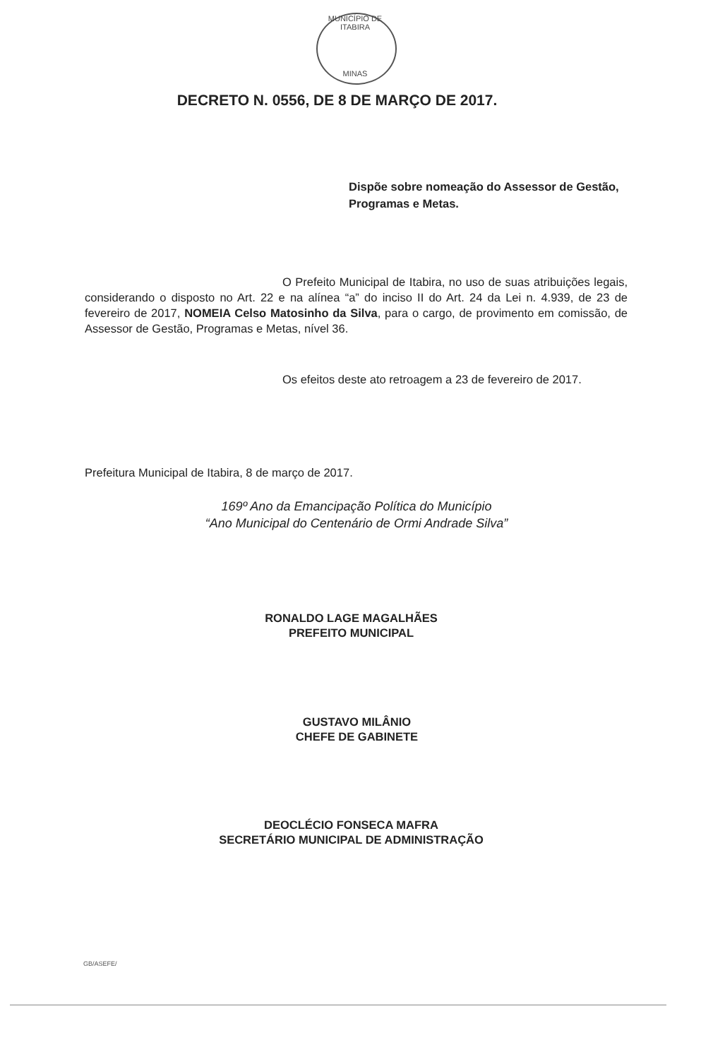MUNICÍPIO DE ITABIRA
MINAS
DECRETO N. 0556, DE 8 DE MARÇO DE 2017.
Dispõe sobre nomeação do Assessor de Gestão, Programas e Metas.
O Prefeito Municipal de Itabira, no uso de suas atribuições legais, considerando o disposto no Art. 22 e na alínea “a” do inciso II do Art. 24 da Lei n. 4.939, de 23 de fevereiro de 2017, NOMEIA Celso Matosinho da Silva, para o cargo, de provimento em comissão, de Assessor de Gestão, Programas e Metas, nível 36.
Os efeitos deste ato retroagem a 23 de fevereiro de 2017.
Prefeitura Municipal de Itabira, 8 de março de 2017.
169º Ano da Emancipação Política do Município
“Ano Municipal do Centenário de Ormi Andrade Silva”
RONALDO LAGE MAGALHÃES
PREFEITO MUNICIPAL
GUSTAVO MILÂNIO
CHEFE DE GABINETE
DEOCLÉCIO FONSECA MAFRA
SECRETÁRIO MUNICIPAL DE ADMINISTRAÇÃO
GB/ASEFE/